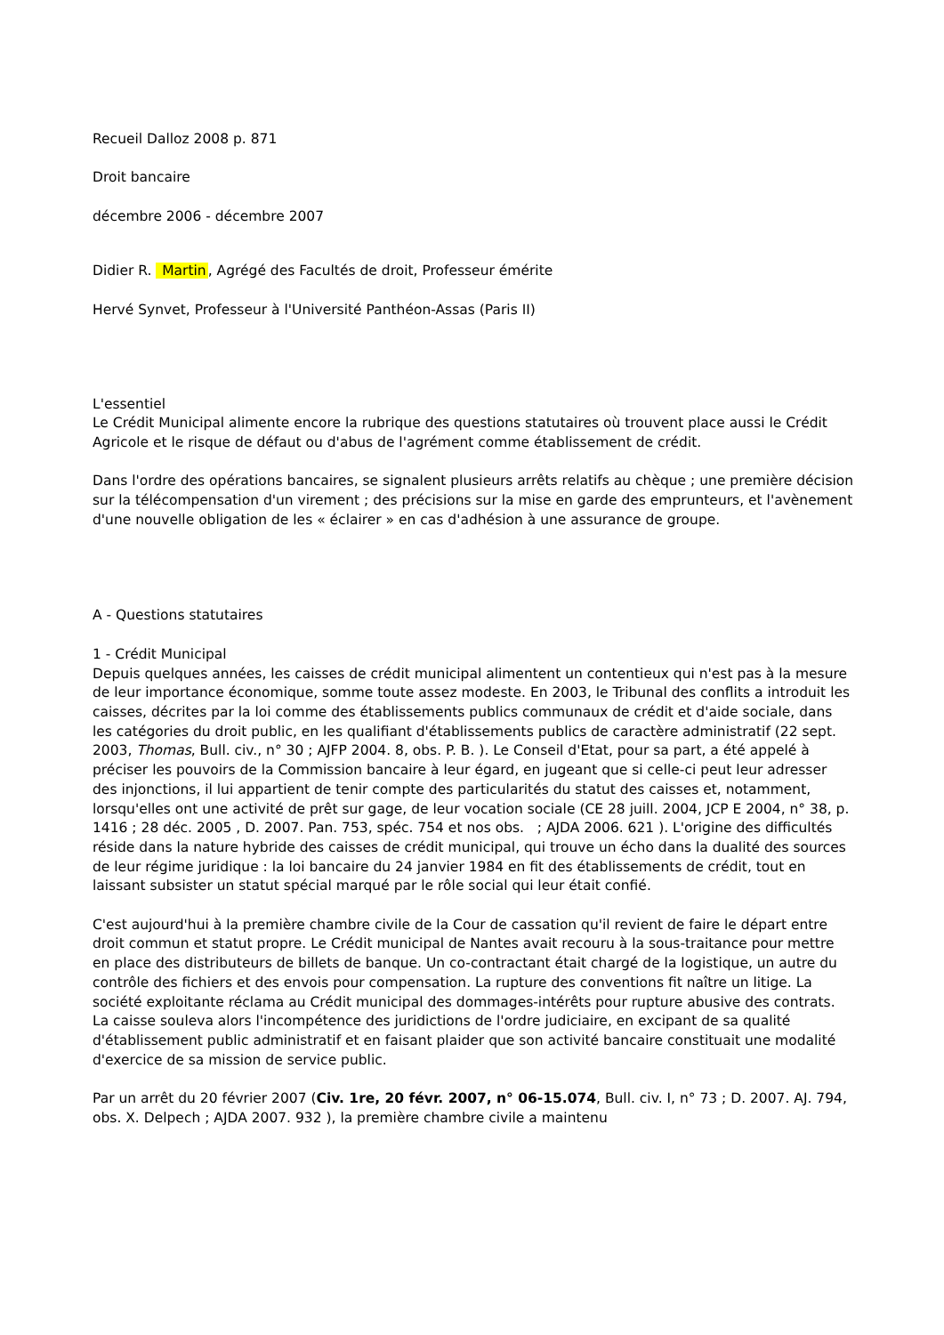Recueil Dalloz 2008 p. 871
Droit bancaire
décembre 2006 - décembre 2007
Didier R. Martin, Agrégé des Facultés de droit, Professeur émérite
Hervé Synvet, Professeur à l'Université Panthéon-Assas (Paris II)
L'essentiel
Le Crédit Municipal alimente encore la rubrique des questions statutaires où trouvent place aussi le Crédit Agricole et le risque de défaut ou d'abus de l'agrément comme établissement de crédit.
Dans l'ordre des opérations bancaires, se signalent plusieurs arrêts relatifs au chèque ; une première décision sur la télécompensation d'un virement ; des précisions sur la mise en garde des emprunteurs, et l'avènement d'une nouvelle obligation de les « éclairer » en cas d'adhésion à une assurance de groupe.
A - Questions statutaires
1 - Crédit Municipal
Depuis quelques années, les caisses de crédit municipal alimentent un contentieux qui n'est pas à la mesure de leur importance économique, somme toute assez modeste. En 2003, le Tribunal des conflits a introduit les caisses, décrites par la loi comme des établissements publics communaux de crédit et d'aide sociale, dans les catégories du droit public, en les qualifiant d'établissements publics de caractère administratif (22 sept. 2003, Thomas, Bull. civ., n° 30 ; AJFP 2004. 8, obs. P. B. ). Le Conseil d'Etat, pour sa part, a été appelé à préciser les pouvoirs de la Commission bancaire à leur égard, en jugeant que si celle-ci peut leur adresser des injonctions, il lui appartient de tenir compte des particularités du statut des caisses et, notamment, lorsqu'elles ont une activité de prêt sur gage, de leur vocation sociale (CE 28 juill. 2004, JCP E 2004, n° 38, p. 1416 ; 28 déc. 2005 , D. 2007. Pan. 753, spéc. 754 et nos obs. ; AJDA 2006. 621 ). L'origine des difficultés réside dans la nature hybride des caisses de crédit municipal, qui trouve un écho dans la dualité des sources de leur régime juridique : la loi bancaire du 24 janvier 1984 en fit des établissements de crédit, tout en laissant subsister un statut spécial marqué par le rôle social qui leur était confié.
C'est aujourd'hui à la première chambre civile de la Cour de cassation qu'il revient de faire le départ entre droit commun et statut propre. Le Crédit municipal de Nantes avait recouru à la sous-traitance pour mettre en place des distributeurs de billets de banque. Un co-contractant était chargé de la logistique, un autre du contrôle des fichiers et des envois pour compensation. La rupture des conventions fit naître un litige. La société exploitante réclama au Crédit municipal des dommages-intérêts pour rupture abusive des contrats. La caisse souleva alors l'incompétence des juridictions de l'ordre judiciaire, en excipant de sa qualité d'établissement public administratif et en faisant plaider que son activité bancaire constituait une modalité d'exercice de sa mission de service public.
Par un arrêt du 20 février 2007 (Civ. 1re, 20 févr. 2007, n° 06-15.074, Bull. civ. I, n° 73 ; D. 2007. AJ. 794, obs. X. Delpech ; AJDA 2007. 932 ), la première chambre civile a maintenu